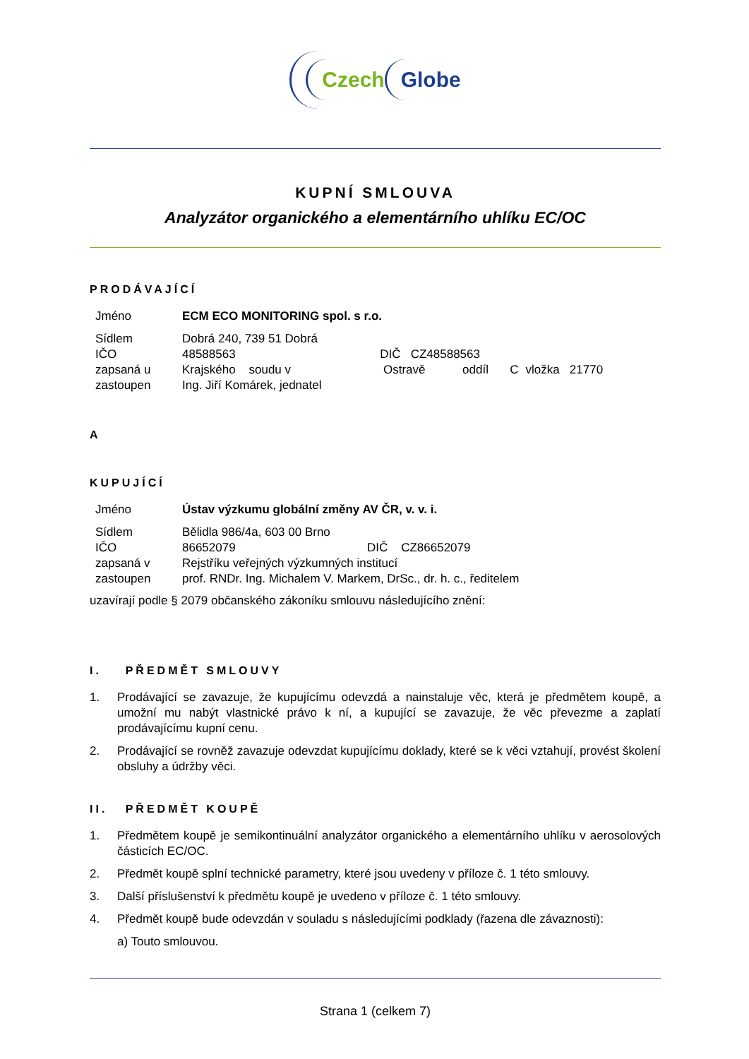Czech Globe
KUPNÍ SMLOUVA
Analyzátor organického a elementárního uhlíku EC/OC
PRODÁVAJÍCÍ
| Jméno | ECM ECO MONITORING spol. s r.o. | | | | |
| Sídlem | Dobrá 240, 739 51 Dobrá | | | | |
| IČO | 48588563 | DIČ CZ48588563 | | | |
| zapsaná u | Krajského soudu v | Ostravě | oddíl | C | vložka 21770 |
| zastoupen | Ing. Jiří Komárek, jednatel | | | | |
A
KUPUJÍCÍ
| Jméno | Ústav výzkumu globální změny AV ČR, v. v. i. | |
| Sídlem | Bělidla 986/4a, 603 00 Brno | |
| IČO | 86652079 | DIČ CZ86652079 |
| zapsaná v | Rejstříku veřejných výzkumných institucí | |
| zastoupen | prof. RNDr. Ing. Michalem V. Markem, DrSc., dr. h. c., ředitelem | |
uzavírají podle § 2079 občanského zákoníku smlouvu následujícího znění:
I. PŘEDMĚT SMLOUVY
1. Prodávající se zavazuje, že kupujícímu odevzdá a nainstaluje věc, která je předmětem koupě, a umožní mu nabýt vlastnické právo k ní, a kupující se zavazuje, že věc převezme a zaplatí prodávajícímu kupní cenu.
2. Prodávající se rovněž zavazuje odevzdat kupujícímu doklady, které se k věci vztahují, provést školení obsluhy a údržby věci.
II. PŘEDMĚT KOUPĚ
1. Předmětem koupě je semikontinuální analyzátor organického a elementárního uhlíku v aerosolových částicích EC/OC.
2. Předmět koupě splní technické parametry, které jsou uvedeny v příloze č. 1 této smlouvy.
3. Další příslušenství k předmětu koupě je uvedeno v příloze č. 1 této smlouvy.
4. Předmět koupě bude odevzdán v souladu s následujícími podklady (řazena dle závaznosti):
a) Touto smlouvou.
Strana 1 (celkem 7)